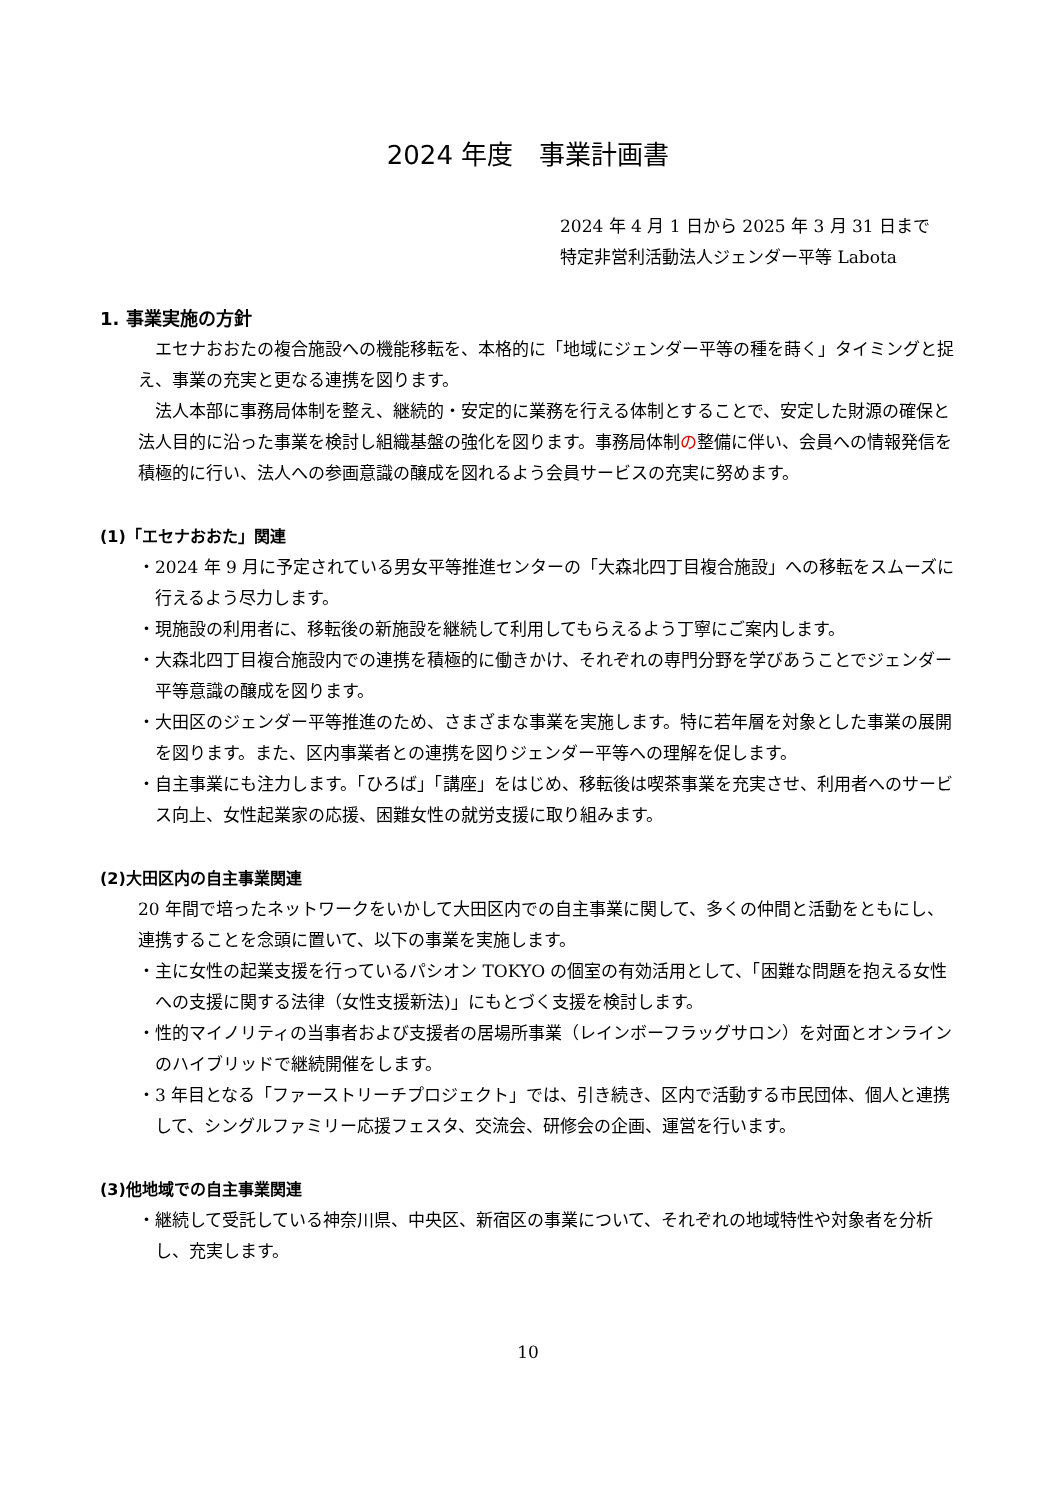2024 年度　事業計画書
2024 年 4 月 1 日から 2025 年 3 月 31 日まで
特定非営利活動法人ジェンダー平等 Labota
1. 事業実施の方針
エセナおおたの複合施設への機能移転を、本格的に「地域にジェンダー平等の種を蒔く」タイミングと捉え、事業の充実と更なる連携を図ります。
法人本部に事務局体制を整え、継続的・安定的に業務を行える体制とすることで、安定した財源の確保と法人目的に沿った事業を検討し組織基盤の強化を図ります。事務局体制の整備に伴い、会員への情報発信を積極的に行い、法人への参画意識の醸成を図れるよう会員サービスの充実に努めます。
(1)「エセナおおた」関連
・2024 年 9 月に予定されている男女平等推進センターの「大森北四丁目複合施設」への移転をスムーズに行えるよう尽力します。
・現施設の利用者に、移転後の新施設を継続して利用してもらえるよう丁寧にご案内します。
・大森北四丁目複合施設内での連携を積極的に働きかけ、それぞれの専門分野を学びあうことでジェンダー平等意識の醸成を図ります。
・大田区のジェンダー平等推進のため、さまざまな事業を実施します。特に若年層を対象とした事業の展開を図ります。また、区内事業者との連携を図りジェンダー平等への理解を促します。
・自主事業にも注力します。「ひろば」「講座」をはじめ、移転後は喫茶事業を充実させ、利用者へのサービス向上、女性起業家の応援、困難女性の就労支援に取り組みます。
(2)大田区内の自主事業関連
20 年間で培ったネットワークをいかして大田区内での自主事業に関して、多くの仲間と活動をともにし、連携することを念頭に置いて、以下の事業を実施します。
・主に女性の起業支援を行っているパシオン TOKYO の個室の有効活用として、「困難な問題を抱える女性への支援に関する法律（女性支援新法)」にもとづく支援を検討します。
・性的マイノリティの当事者および支援者の居場所事業（レインボーフラッグサロン）を対面とオンラインのハイブリッドで継続開催をします。
・3 年目となる「ファーストリーチプロジェクト」では、引き続き、区内で活動する市民団体、個人と連携して、シングルファミリー応援フェスタ、交流会、研修会の企画、運営を行います。
(3)他地域での自主事業関連
・継続して受託している神奈川県、中央区、新宿区の事業について、それぞれの地域特性や対象者を分析し、充実します。
10